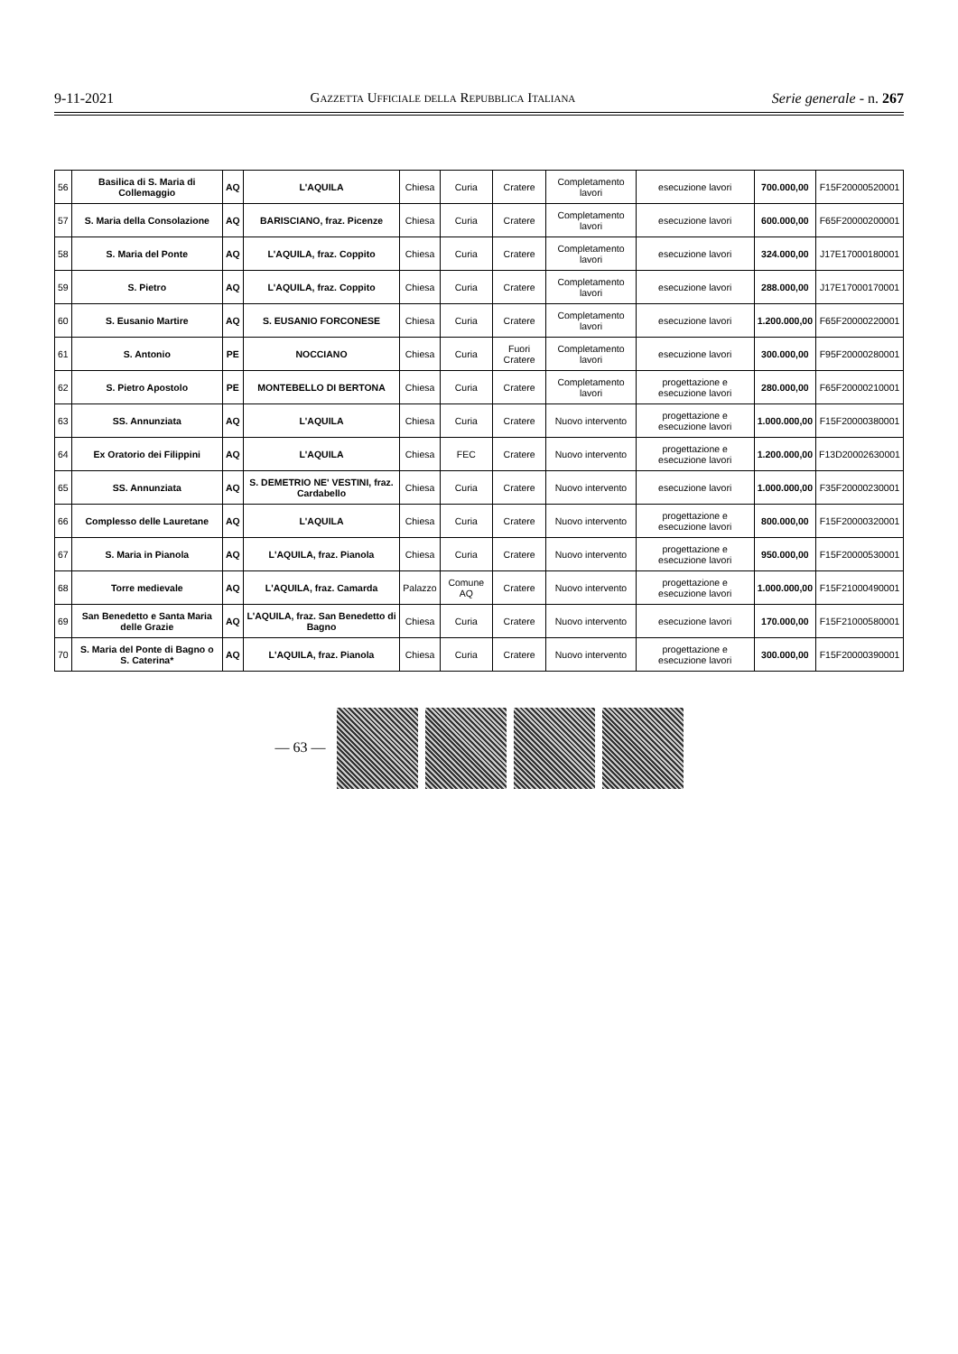9-11-2021 Gazzetta Ufficiale della Repubblica Italiana Serie generale - n. 267
| 56 | Basilica di S. Maria di Collemaggio | AQ | L'AQUILA | Chiesa | Curia | Cratere | Completamento lavori | esecuzione lavori | 700.000,00 | F15F20000520001 |
| 57 | S. Maria della Consolazione | AQ | BARISCIANO, fraz. Picenze | Chiesa | Curia | Cratere | Completamento lavori | esecuzione lavori | 600.000,00 | F65F20000200001 |
| 58 | S. Maria del Ponte | AQ | L'AQUILA, fraz. Coppito | Chiesa | Curia | Cratere | Completamento lavori | esecuzione lavori | 324.000,00 | J17E17000180001 |
| 59 | S. Pietro | AQ | L'AQUILA, fraz. Coppito | Chiesa | Curia | Cratere | Completamento lavori | esecuzione lavori | 288.000,00 | J17E17000170001 |
| 60 | S. Eusanio Martire | AQ | S. EUSANIO FORCONESE | Chiesa | Curia | Cratere | Completamento lavori | esecuzione lavori | 1.200.000,00 | F65F20000220001 |
| 61 | S. Antonio | PE | NOCCIANO | Chiesa | Curia | Fuori Cratere | Completamento lavori | esecuzione lavori | 300.000,00 | F95F20000280001 |
| 62 | S. Pietro Apostolo | PE | MONTEBELLO DI BERTONA | Chiesa | Curia | Cratere | Completamento lavori | progettazione e esecuzione lavori | 280.000,00 | F65F20000210001 |
| 63 | SS. Annunziata | AQ | L'AQUILA | Chiesa | Curia | Cratere | Nuovo intervento | progettazione e esecuzione lavori | 1.000.000,00 | F15F20000380001 |
| 64 | Ex Oratorio dei Filippini | AQ | L'AQUILA | Chiesa | FEC | Cratere | Nuovo intervento | progettazione e esecuzione lavori | 1.200.000,00 | F13D20002630001 |
| 65 | SS. Annunziata | AQ | S. DEMETRIO NE' VESTINI, fraz. Cardabello | Chiesa | Curia | Cratere | Nuovo intervento | esecuzione lavori | 1.000.000,00 | F35F20000230001 |
| 66 | Complesso delle Lauretane | AQ | L'AQUILA | Chiesa | Curia | Cratere | Nuovo intervento | progettazione e esecuzione lavori | 800.000,00 | F15F20000320001 |
| 67 | S. Maria in Pianola | AQ | L'AQUILA, fraz. Pianola | Chiesa | Curia | Cratere | Nuovo intervento | progettazione e esecuzione lavori | 950.000,00 | F15F20000530001 |
| 68 | Torre medievale | AQ | L'AQUILA, fraz. Camarda | Palazzo | Comune AQ | Cratere | Nuovo intervento | progettazione e esecuzione lavori | 1.000.000,00 | F15F21000490001 |
| 69 | San Benedetto e Santa Maria delle Grazie | AQ | L'AQUILA, fraz. San Benedetto di Bagno | Chiesa | Curia | Cratere | Nuovo intervento | esecuzione lavori | 170.000,00 | F15F21000580001 |
| 70 | S. Maria del Ponte di Bagno o S. Caterina* | AQ | L'AQUILA, fraz. Pianola | Chiesa | Curia | Cratere | Nuovo intervento | progettazione e esecuzione lavori | 300.000,00 | F15F20000390001 |
— 63 —